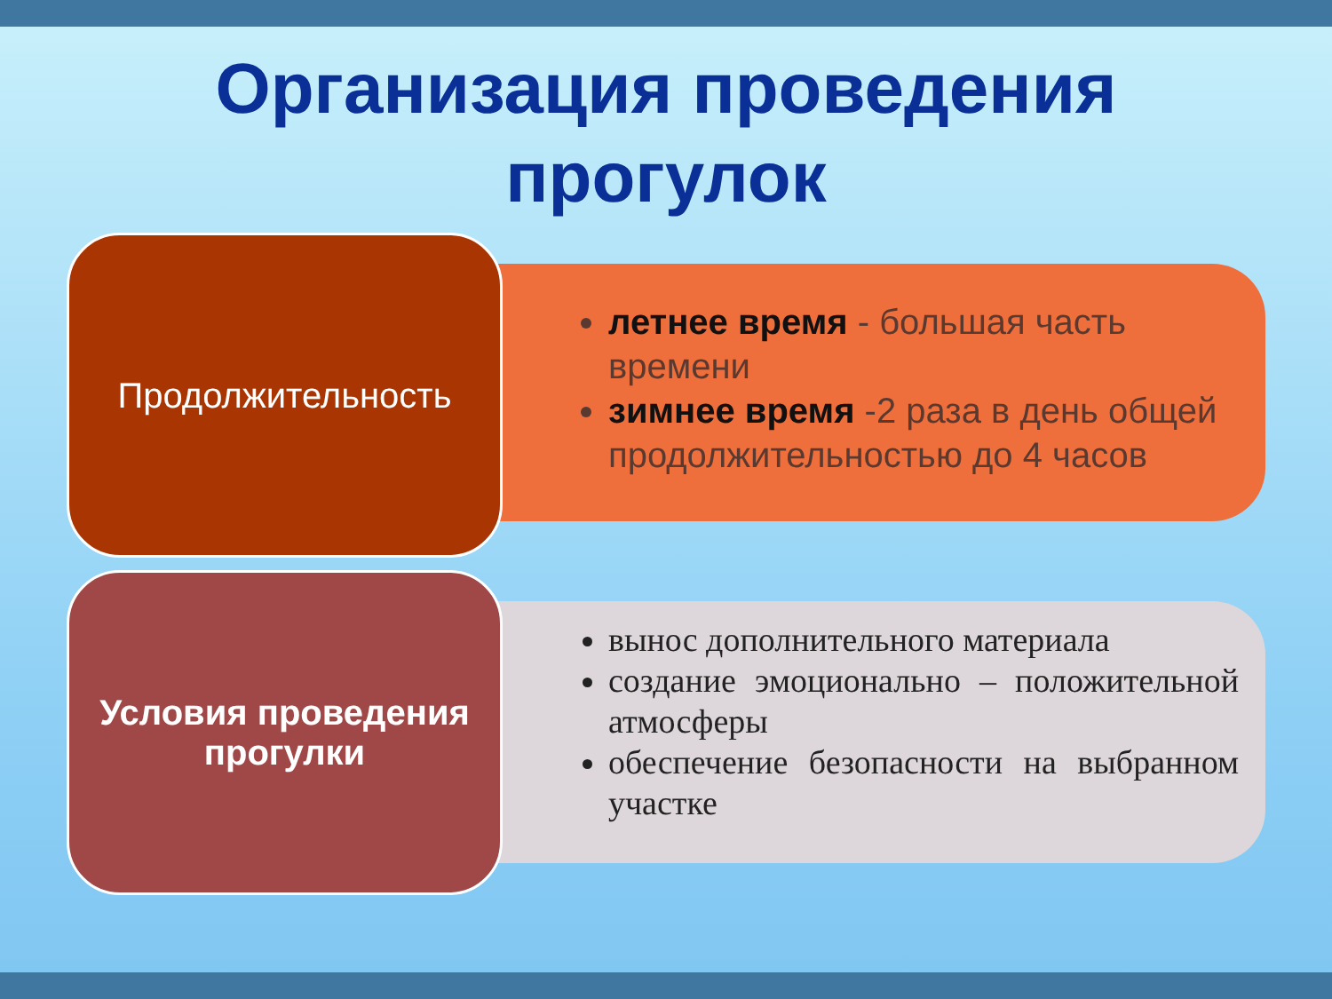Организация проведения прогулок
Продолжительность
летнее время - большая часть времени
зимнее время -2 раза в день общей продолжительностью до 4 часов
Условия проведения прогулки
вынос дополнительного материала
создание эмоционально – положительной атмосферы
обеспечение безопасности на выбранном участке